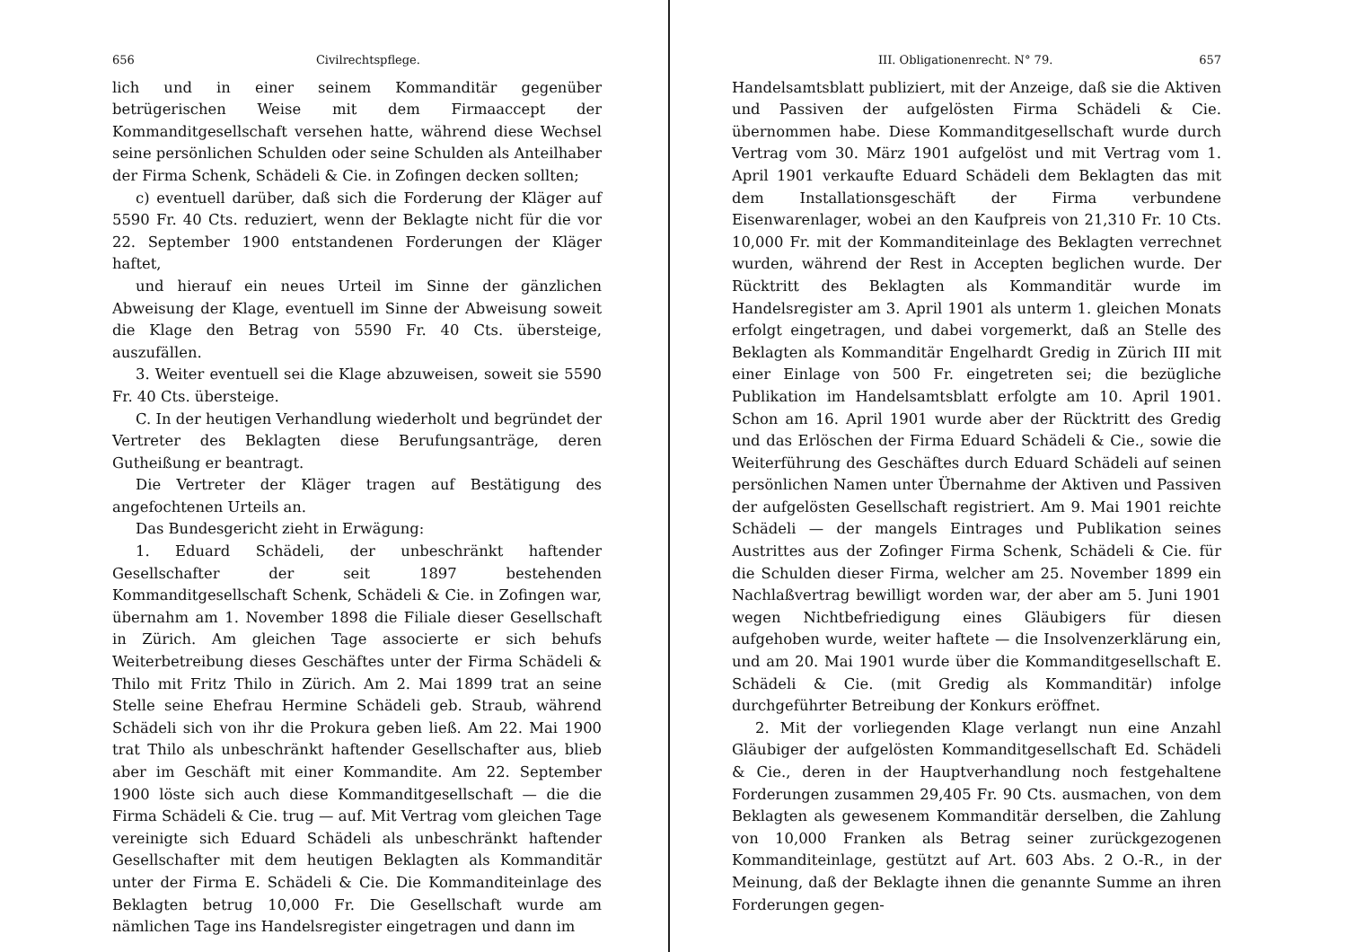656 Civilrechtspflege.
lich und in einer seinem Kommanditär gegenüber betrügerischen Weise mit dem Firmaaccept der Kommanditgesellschaft versehen hatte, während diese Wechsel seine persönlichen Schulden oder seine Schulden als Anteilhaber der Firma Schenk, Schädeli & Cie. in Zofingen decken sollten;
c) eventuell darüber, daß sich die Forderung der Kläger auf 5590 Fr. 40 Cts. reduziert, wenn der Beklagte nicht für die vor 22. September 1900 entstandenen Forderungen der Kläger haftet,
und hierauf ein neues Urteil im Sinne der gänzlichen Abweisung der Klage, eventuell im Sinne der Abweisung soweit die Klage den Betrag von 5590 Fr. 40 Cts. übersteige, auszufällen.
3. Weiter eventuell sei die Klage abzuweisen, soweit sie 5590 Fr. 40 Cts. übersteige.
C. In der heutigen Verhandlung wiederholt und begründet der Vertreter des Beklagten diese Berufungsanträge, deren Gutheißung er beantragt.
Die Vertreter der Kläger tragen auf Bestätigung des angefochtenen Urteils an.
Das Bundesgericht zieht in Erwägung:
1. Eduard Schädeli, der unbeschränkt haftender Gesellschafter der seit 1897 bestehenden Kommanditgesellschaft Schenk, Schädeli & Cie. in Zofingen war, übernahm am 1. November 1898 die Filiale dieser Gesellschaft in Zürich. Am gleichen Tage associerte er sich behufs Weiterbetreibung dieses Geschäftes unter der Firma Schädeli & Thilo mit Fritz Thilo in Zürich. Am 2. Mai 1899 trat an seine Stelle seine Ehefrau Hermine Schädeli geb. Straub, während Schädeli sich von ihr die Prokura geben ließ. Am 22. Mai 1900 trat Thilo als unbeschränkt haftender Gesellschafter aus, blieb aber im Geschäft mit einer Kommandite. Am 22. September 1900 löste sich auch diese Kommanditgesellschaft — die die Firma Schädeli & Cie. trug — auf. Mit Vertrag vom gleichen Tage vereinigte sich Eduard Schädeli als unbeschränkt haftender Gesellschafter mit dem heutigen Beklagten als Kommanditär unter der Firma E. Schädeli & Cie. Die Kommanditeinlage des Beklagten betrug 10,000 Fr. Die Gesellschaft wurde am nämlichen Tage ins Handelsregister eingetragen und dann im
III. Obligationenrecht. N° 79. 657
Handelsamtsblatt publiziert, mit der Anzeige, daß sie die Aktiven und Passiven der aufgelösten Firma Schädeli & Cie. übernommen habe. Diese Kommanditgesellschaft wurde durch Vertrag vom 30. März 1901 aufgelöst und mit Vertrag vom 1. April 1901 verkaufte Eduard Schädeli dem Beklagten das mit dem Installationsgeschäft der Firma verbundene Eisenwarenlager, wobei an den Kaufpreis von 21,310 Fr. 10 Cts. 10,000 Fr. mit der Kommanditeinlage des Beklagten verrechnet wurden, während der Rest in Accepten beglichen wurde. Der Rücktritt des Beklagten als Kommanditär wurde im Handelsregister am 3. April 1901 als unterm 1. gleichen Monats erfolgt eingetragen, und dabei vorgemerkt, daß an Stelle des Beklagten als Kommanditär Engelhardt Gredig in Zürich III mit einer Einlage von 500 Fr. eingetreten sei; die bezügliche Publikation im Handelsamtsblatt erfolgte am 10. April 1901. Schon am 16. April 1901 wurde aber der Rücktritt des Gredig und das Erlöschen der Firma Eduard Schädeli & Cie., sowie die Weiterführung des Geschäftes durch Eduard Schädeli auf seinen persönlichen Namen unter Übernahme der Aktiven und Passiven der aufgelösten Gesellschaft registriert. Am 9. Mai 1901 reichte Schädeli — der mangels Eintrages und Publikation seines Austrittes aus der Zofinger Firma Schenk, Schädeli & Cie. für die Schulden dieser Firma, welcher am 25. November 1899 ein Nachlaßvertrag bewilligt worden war, der aber am 5. Juni 1901 wegen Nichtbefriedigung eines Gläubigers für diesen aufgehoben wurde, weiter haftete — die Insolvenzerklärung ein, und am 20. Mai 1901 wurde über die Kommanditgesellschaft E. Schädeli & Cie. (mit Gredig als Kommanditär) infolge durchgeführter Betreibung der Konkurs eröffnet.
2. Mit der vorliegenden Klage verlangt nun eine Anzahl Gläubiger der aufgelösten Kommanditgesellschaft Ed. Schädeli & Cie., deren in der Hauptverhandlung noch festgehaltene Forderungen zusammen 29,405 Fr. 90 Cts. ausmachen, von dem Beklagten als gewesenem Kommanditär derselben, die Zahlung von 10,000 Franken als Betrag seiner zurückgezogenen Kommanditeinlage, gestützt auf Art. 603 Abs. 2 O.-R., in der Meinung, daß der Beklagte ihnen die genannte Summe an ihren Forderungen gegen-